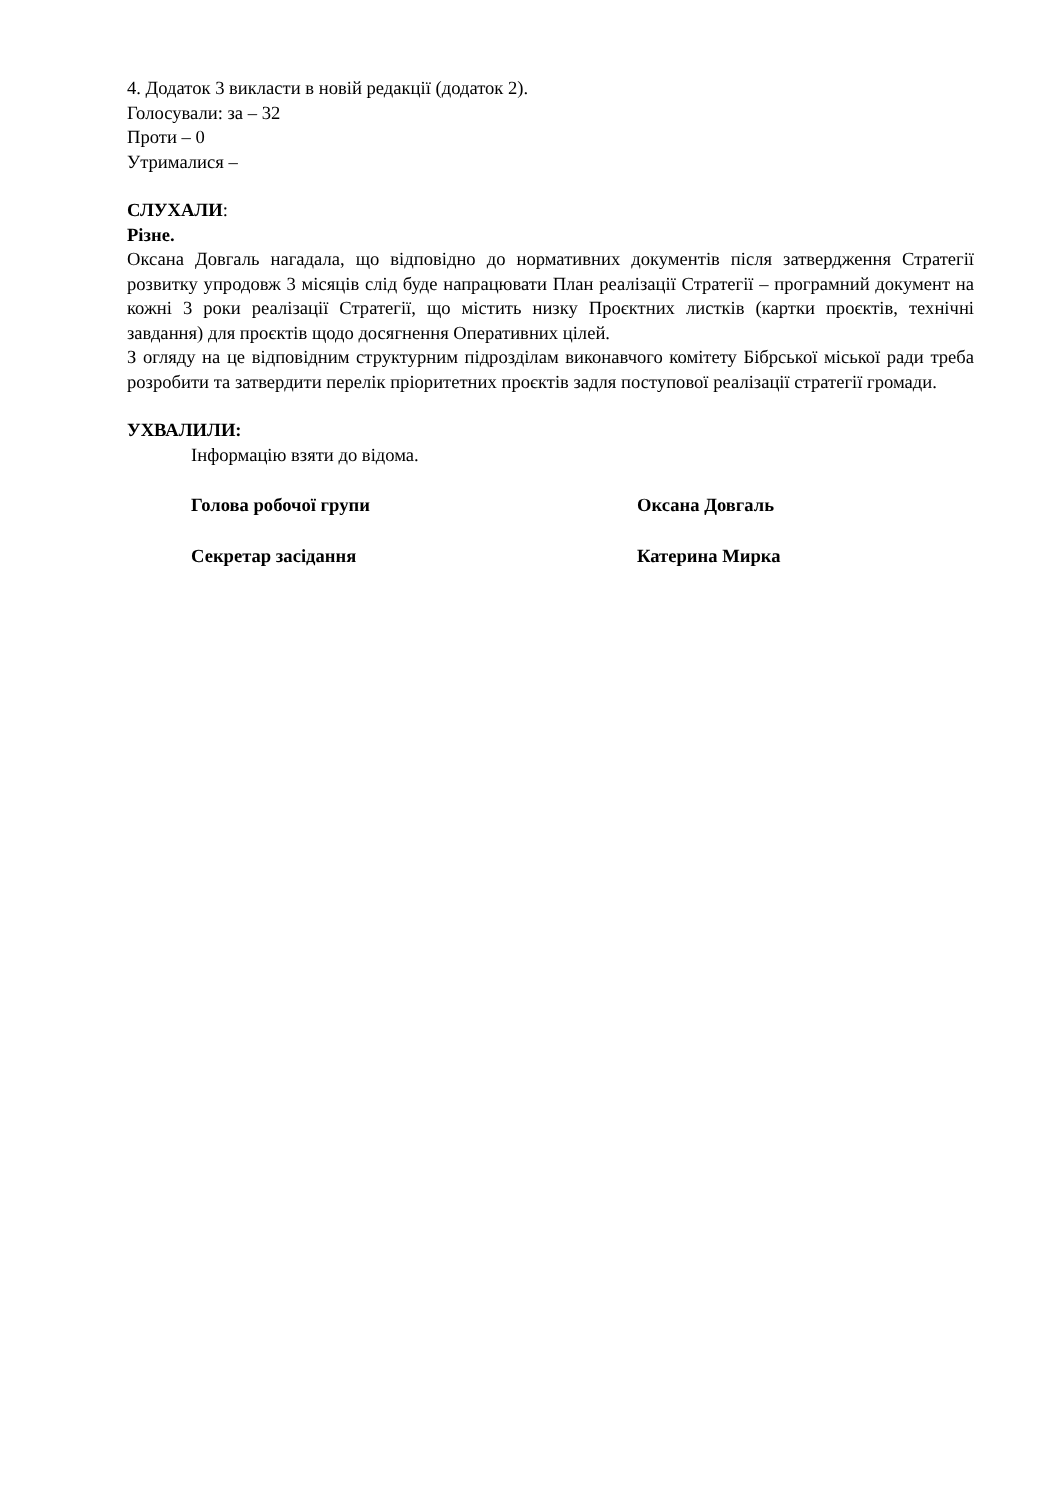4. Додаток 3 викласти в новій редакції (додаток 2).
Голосували: за – 32
Проти – 0
Утрималися –
СЛУХАЛИ:
Різне.
Оксана Довгаль нагадала, що відповідно до нормативних документів після затвердження Стратегії розвитку упродовж 3 місяців слід буде напрацювати План реалізації Стратегії – програмний документ на кожні 3 роки реалізації Стратегії, що містить низку Проєктних листків (картки проєктів, технічні завдання) для проєктів щодо досягнення Оперативних цілей.
З огляду на це відповідним структурним підрозділам виконавчого комітету Бібрської міської ради треба розробити та затвердити перелік пріоритетних проєктів задля поступової реалізації стратегії громади.
УХВАЛИЛИ:
Інформацію взяти до відома.
Голова робочої групи Оксана Довгаль
Секретар засідання Катерина Мирка